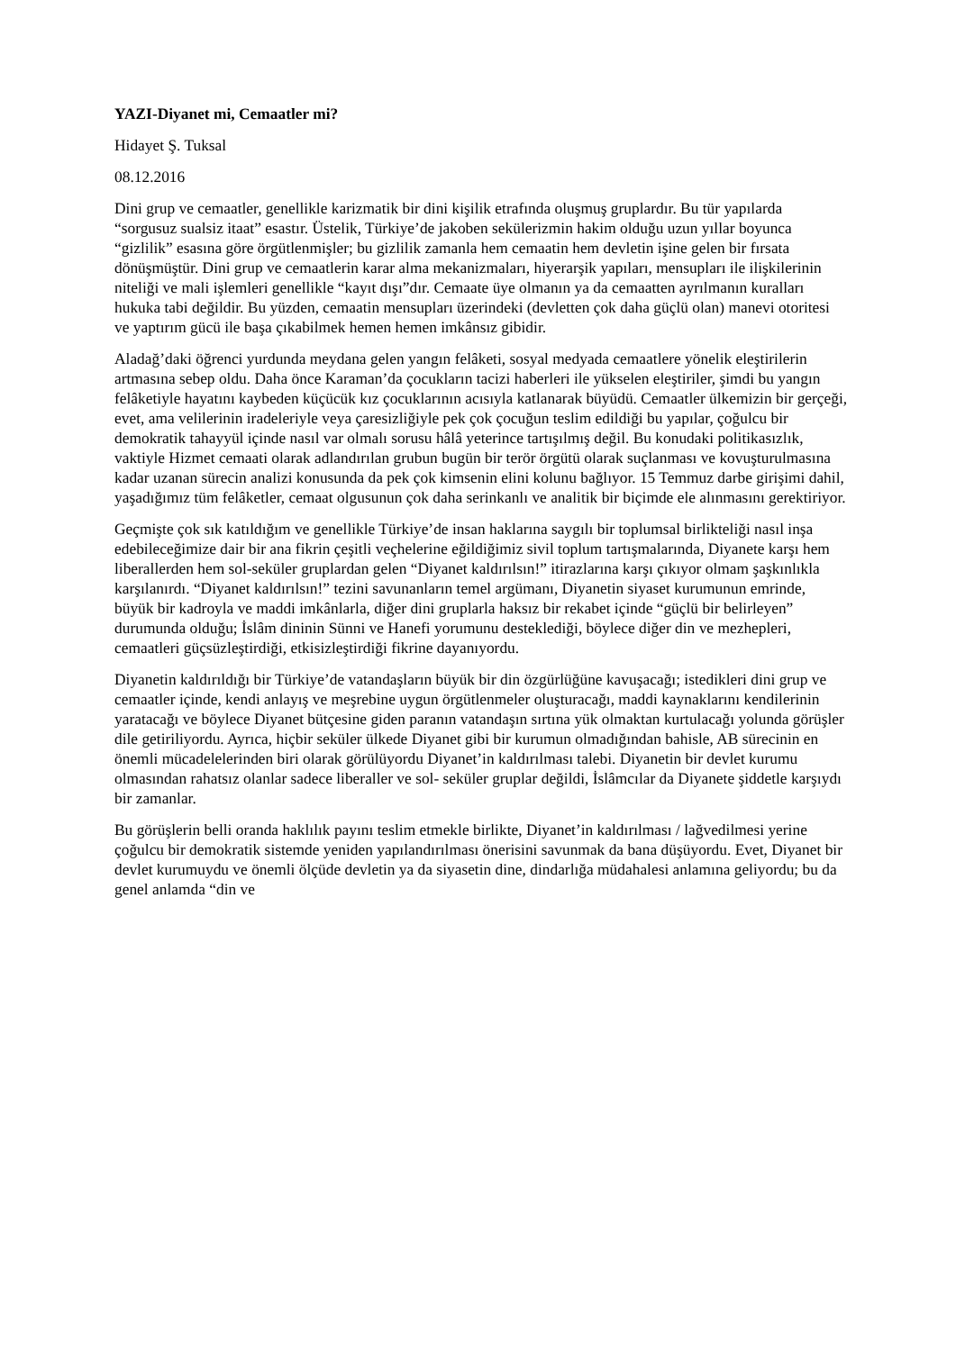YAZI-Diyanet mi, Cemaatler mi?
Hidayet Ş. Tuksal
08.12.2016
Dini grup ve cemaatler, genellikle karizmatik bir dini kişilik etrafında oluşmuş gruplardır. Bu tür yapılarda “sorgusuz sualsiz itaat” esastır. Üstelik, Türkiye’de jakoben sekülerizmin hakim olduğu uzun yıllar boyunca “gizlilik” esasına göre örgütlenmişler; bu gizlilik zamanla hem cemaatin hem devletin işine gelen bir fırsata dönüşmüştür. Dini grup ve cemaatlerin karar alma mekanizmaları, hiyerarşik yapıları, mensupları ile ilişkilerinin niteliği ve mali işlemleri genellikle “kayıt dışı”dır. Cemaate üye olmanın ya da cemaatten ayrılmanın kuralları hukuka tabi değildir. Bu yüzden, cemaatin mensupları üzerindeki (devletten çok daha güçlü olan) manevi otoritesi ve yaptırım gücü ile başa çıkabilmek hemen hemen imkânsız gibidir.
Aladağ’daki öğrenci yurdunda meydana gelen yangın felâketi, sosyal medyada cemaatlere yönelik eleştirilerin artmasına sebep oldu. Daha önce Karaman’da çocukların tacizi haberleri ile yükselen eleştiriler, şimdi bu yangın felâketiyle hayatını kaybeden küçücük kız çocuklarının acısıyla katlanarak büyüdü. Cemaatler ülkemizin bir gerçeği, evet, ama velilerinin iradeleriyle veya çaresizliğiyle pek çok çocuğun teslim edildiği bu yapılar, çoğulcu bir demokratik tahayyül içinde nasıl var olmalı sorusu hâlâ yeterince tartışılmış değil. Bu konudaki politikasızlık, vaktiyle Hizmet cemaati olarak adlandırılan grubun bugün bir terör örgütü olarak suçlanması ve kovuşturulmasına kadar uzanan sürecin analizi konusunda da pek çok kimsenin elini kolunu bağlıyor. 15 Temmuz darbe girişimi dahil, yaşadığımız tüm felâketler, cemaat olgusunun çok daha serinkanlı ve analitik bir biçimde ele alınmasını gerektiriyor.
Geçmişte çok sık katıldığım ve genellikle Türkiye’de insan haklarına saygılı bir toplumsal birlikteliği nasıl inşa edebileceğimize dair bir ana fikrin çeşitli veçhelerine eğildiğimiz sivil toplum tartışmalarında, Diyanete karşı hem liberallerden hem sol-seküler gruplardan gelen “Diyanet kaldırılsın!” itirazlarına karşı çıkıyor olmam şaşkınlıkla karşılanırdı. “Diyanet kaldırılsın!” tezini savunanların temel argümanı, Diyanetin siyaset kurumunun emrinde, büyük bir kadroyla ve maddi imkânlarla, diğer dini gruplarla haksız bir rekabet içinde “güçlü bir belirleyen” durumunda olduğu; İslâm dininin Sünni ve Hanefi yorumunu desteklediği, böylece diğer din ve mezhepleri, cemaatleri güçsüzleştirdiği, etkisizleştirdiği fikrine dayanıyordu.
Diyanetin kaldırıldığı bir Türkiye’de vatandaşların büyük bir din özgürlüğüne kavuşacağı; istedikleri dini grup ve cemaatler içinde, kendi anlayış ve meşrebine uygun örgütlenmeler oluşturacağı, maddi kaynaklarını kendilerinin yaratacağı ve böylece Diyanet bütçesine giden paranın vatandaşın sırtına yük olmaktan kurtulacağı yolunda görüşler dile getiriliyordu. Ayrıca, hiçbir seküler ülkede Diyanet gibi bir kurumun olmadığından bahisle, AB sürecinin en önemli mücadelelerinden biri olarak görülüyordu Diyanet’in kaldırılması talebi. Diyanetin bir devlet kurumu olmasından rahatsız olanlar sadece liberaller ve sol- seküler gruplar değildi, İslâmcılar da Diyanete şiddetle karşıydı bir zamanlar.
Bu görüşlerin belli oranda haklılık payını teslim etmekle birlikte, Diyanet’in kaldırılması / lağvedilmesi yerine çoğulcu bir demokratik sistemde yeniden yapılandırılması önerisini savunmak da bana düşüyordu. Evet, Diyanet bir devlet kurumuydu ve önemli ölçüde devletin ya da siyasetin dine, dindarlığa müdahalesi anlamına geliyordu; bu da genel anlamda “din ve